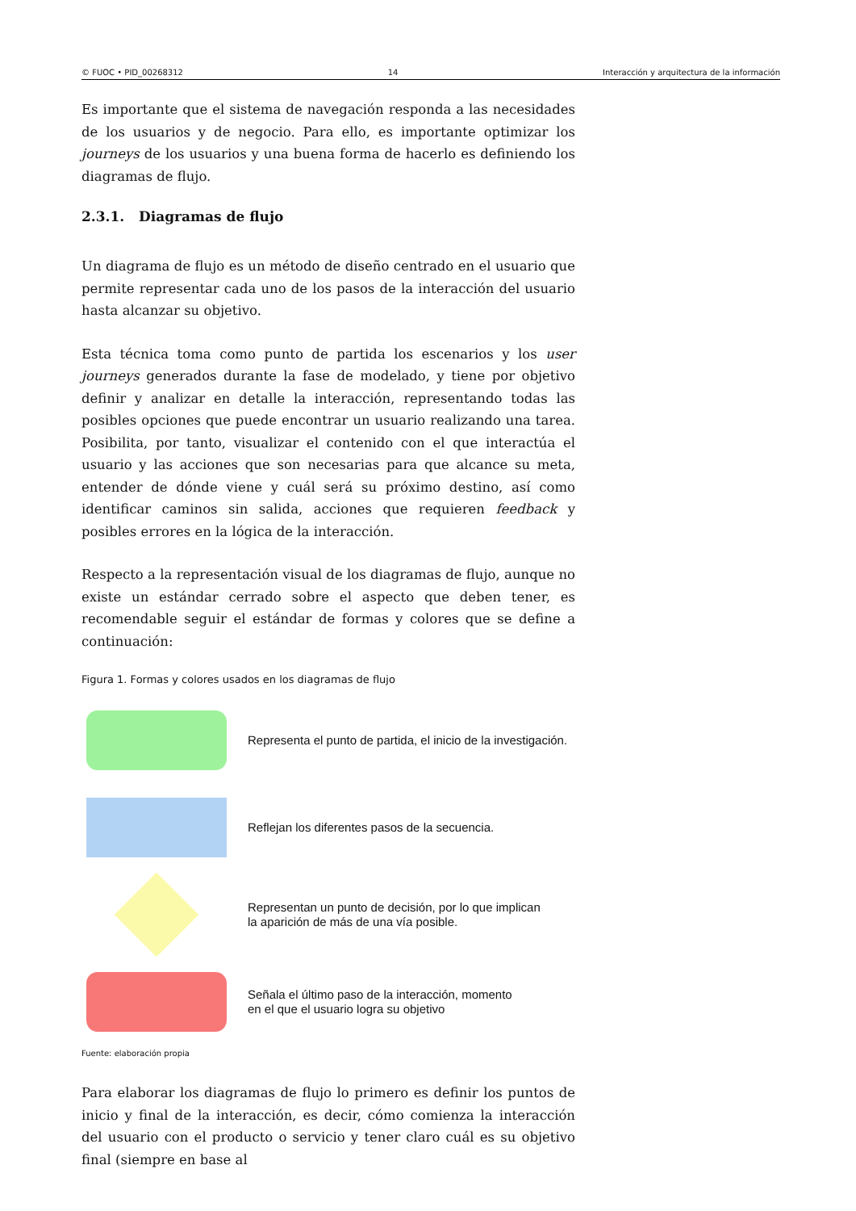© FUOC • PID_00268312 14 Interacción y arquitectura de la información
Es importante que el sistema de navegación responda a las necesidades de los usuarios y de negocio. Para ello, es importante optimizar los journeys de los usuarios y una buena forma de hacerlo es definiendo los diagramas de flujo.
2.3.1. Diagramas de flujo
Un diagrama de flujo es un método de diseño centrado en el usuario que permite representar cada uno de los pasos de la interacción del usuario hasta alcanzar su objetivo.
Esta técnica toma como punto de partida los escenarios y los user journeys generados durante la fase de modelado, y tiene por objetivo definir y analizar en detalle la interacción, representando todas las posibles opciones que puede encontrar un usuario realizando una tarea. Posibilita, por tanto, visualizar el contenido con el que interactúa el usuario y las acciones que son necesarias para que alcance su meta, entender de dónde viene y cuál será su próximo destino, así como identificar caminos sin salida, acciones que requieren feedback y posibles errores en la lógica de la interacción.
Respecto a la representación visual de los diagramas de flujo, aunque no existe un estándar cerrado sobre el aspecto que deben tener, es recomendable seguir el estándar de formas y colores que se define a continuación:
Figura 1. Formas y colores usados en los diagramas de flujo
Representa el punto de partida, el inicio de la investigación.
Reflejan los diferentes pasos de la secuencia.
Representan un punto de decisión, por lo que implican
la aparición de más de una vía posible.
Señala el último paso de la interacción, momento
en el que el usuario logra su objetivo
Fuente: elaboración propia
Para elaborar los diagramas de flujo lo primero es definir los puntos de inicio y final de la interacción, es decir, cómo comienza la interacción del usuario con el producto o servicio y tener claro cuál es su objetivo final (siempre en base al